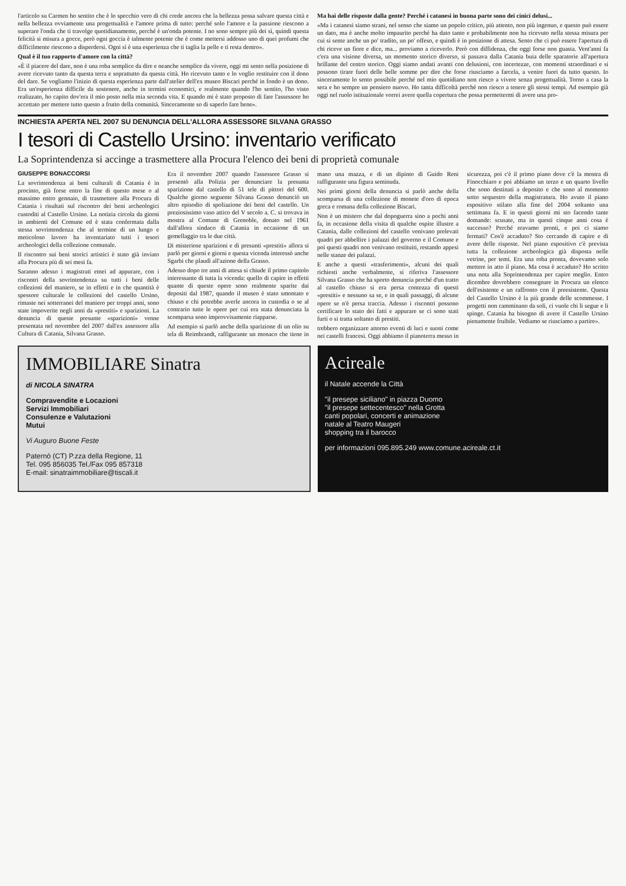l'articolo su Carmen ho sentito che è lo specchio vero di chi crede ancora che la bellezza possa salvare questa città e nella bellezza ovviamente una progettualità e l'amore prima di tutto: perché solo l'amore e la passione riescono a superare l'onda che ti travolge quotidianamente, perché è un'onda potente. I no sono sempre più dei sì, quindi questa felicità si misura a gocce, però ogni goccia è talmente potente che è come mettersi addosso uno di quei profumi che difficilmente riescono a disperdersi. Ogni sì è una esperienza che ti taglia la pelle e ti resta dentro».
Qual è il tuo rapporto d'amore con la città?
«È il piacere del dare, non è una roba semplice da dire e neanche semplice da vivere, oggi mi sento nella posizione di avere ricevuto tanto da questa terra e soprattutto da questa città. Ho ricevuto tanto e lo voglio restituire con il dono del dare. Se vogliamo l'inizio di questa esperienza parte dall'atelier dell'ex museo Biscari perché in fondo è un dono. Era un'esperienza difficile da sostenere, anche in termini economici, e realmente quando l'ho sentito, l'ho visto realizzato, ho capito dov'era il mio posto nella mia seconda vita. E quando mi è stato proposto di fare l'assessore ho accettato per mettere tutto questo a frutto della comunità. Sinceramente so di saperlo fare bene».
Ma hai delle risposte dalla gente? Perché i catanesi in buona parte sono dei cinici delusi...
«Ma i catanesi siamo strani, nel senso che siamo un popolo critico, più attento, non più ingenuo, e questo può essere un dato, ma è anche molto impaurito perché ha dato tanto e probabilmente non ha ricevuto nella stessa misura per cui si sente anche un po' tradito, un po' offeso, e quindi è in posizione di attesa. Sento che ci può essere l'apertura di chi riceve un fiore e dice, ma... proviamo a riceverlo. Però con diffidenza, che oggi forse non guasta. Vent'anni fa c'era una visione diversa, un momento storico diverso, si passava dalla Catania buia delle sparatorie all'apertura brillante del centro storico. Oggi siamo andati avanti con delusioni, con incertezze, con momenti straordinari e si possono tirare fuori delle belle somme per dire che forse riusciamo a farcela, a venire fuori da tutto questo. Io sinceramente lo sento possibile perché nel mio quotidiano non riesco a vivere senza progettualità. Torno a casa la sera e ho sempre un pensiero nuovo. Ho tanta difficoltà perché non riesco a tenere gli stessi tempi. Ad esempio già oggi nel ruolo istituzionale vorrei avere quella copertura che possa permettermi di avere una pro-
INCHIESTA APERTA NEL 2007 SU DENUNCIA DELL'ALLORA ASSESSORE SILVANA GRASSO
I tesori di Castello Ursino: inventario verificato
La Soprintendenza si accinge a trasmettere alla Procura l'elenco dei beni di proprietà comunale
GIUSEPPE BONACCORSI
La sovrintendenza ai beni culturali di Catania è in procinto, già forse entro la fine di questo mese o al massimo entro gennaio, di trasmettere alla Procura di Catania i risultati sul riscontro dei beni archeologici custoditi al Castello Ursino. La notizia circola da giorni in ambienti del Comune ed è stata confermata dalla stessa sovrintendenza che al termine di un lungo e meticoloso lavoro ha inventariato tutti i tesori archeologici della collezione comunale.
Il riscontro sui beni storici artistici è stato già inviato alla Procura più di sei mesi fa.
Saranno adesso i magistrati etnei ad appurare, con i riscontri della sovrintendenza su tutti i beni delle collezioni del maniero, se in effetti e in che quantità è spessore culturale le collezioni del castello Ursino, rimaste nei sotterranei del maniero per troppi anni, sono state impoverite negli anni da «prestiti» e sparizioni. La denuncia di queste presunte «sparizioni» venne presentata nel novembre del 2007 dall'ex assessore alla Cultura di Catania, Silvana Grasso.
Era il novembre 2007 quando l'assessore Grasso si presentò alla Polizia per denunciare la presunta sparizione dal castello di 51 tele di pittori del 600. Qualche giorno seguente Silvana Grasso denunciò un altro episodio di spoliazione dei beni del castello. Un preziosissimo vaso attico del V secolo a. C. si trovava in mostra al Comune di Grenoble, donato nel 1961 dall'allora sindaco di Catania in occasione di un gemellaggio tra le due città.
Di misteriose sparizioni e di presunti «prestiti» allora si parlò per giorni e giorni e questa vicenda interessò anche Sgarbi che plaudì all'azione della Grasso.
Adesso dopo tre anni di attesa si chiude il primo capitolo interessante di tutta la vicenda: quello di capire in effetti quante di queste opere sono realmente sparite dai depositi dal 1987, quando il museo è stato smontato e chiuso e chi potrebbe averle ancora in custodia o se al contrario tutte le opere per cui era stata denunciata la scomparsa sono improvvisamente riapparse.
Ad esempio si parlò anche della sparizione di un olio su tela di Reimbrandt, raffigurante un monaco che tiene in mano una mazza, e di un dipinto di Guido Reni raffigurante una figura seminuda.
Nei primi giorni della denuncia si parlò anche della scomparsa di una collezione di monete d'oro di epoca greca e romana della collezione Biscari.
Non è un mistero che dal dopoguerra sino a pochi anni fa, in occasione della visita di qualche ospite illustre a Catania, dalle collezioni del castello venivano prelevati quadri per abbellire i palazzi del governo e il Comune e poi questi quadri non venivano restituiti, restando appesi nelle stanze dei palazzi.
E anche a questi «trasferimenti», alcuni dei quali richiesti anche verbalmente, si riferiva l'assessore Silvana Grasso che ha sporto denuncia perché d'un tratto al castello chiuso si era persa contezza di questi «prestiti» e nessuno sa se, e in quali passaggi, di alcune opere se n'è persa traccia. Adesso i riscontri possono certificare lo stato dei fatti e appurare se ci sono stati furti o si tratta soltanto di prestiti.
trebbero organizzare attorno eventi di luci e suoni come nei castelli francesi. Oggi abbiamo il pianoterra messo in sicurezza, poi c'è il primo piano dove c'è la mostra di Finocchiaro e poi abbiamo un terzo e un quarto livello che sono destinati a deposito e che sono al momento sotto sequestro della magistratura. Ho avuto il piano espositivo stilato alla fine del 2004 soltanto una settimana fa. E in questi giorni mi sto facendo tante domande: scusate, ma in questi cinque anni cosa è successo? Perché eravamo pronti, e poi ci siamo fermati? Cos'è accaduto? Sto cercando di capire e di avere delle risposte. Nel piano espositivo c'è prevista tutta la collezione archeologica già disposta nelle vetrine, per temi. Era una roba pronta, dovevamo solo mettere in atto il piano. Ma cosa è accaduto? Ho scritto una nota alla Soprintendenza per capire meglio. Entro dicembre dovrebbero consegnare in Procura un elenco dell'esistente e un raffronto con il preesistente. Questa del Castello Ursino è la più grande delle scommesse. I progetti non camminano da soli, ci vuole chi li segue e li spinge. Catania ha bisogno di avere il Castello Ursino pienamente fruibile. Vediamo se riusciamo a partire».
IMMOBILIARE Sinatra
di NICOLA SINATRA
Compravendite e Locazioni
Servizi Immobiliari
Consulenze e Valutazioni
Mutui
Vi Auguro Buone Feste
Paternò (CT) P.zza della Regione, 11
Tel. 095 856035 Tel./Fax 095 857318
E-mail: sinatraimmobiliare@tiscali.it
Acireale
il Natale accende la Città
"il presepe siciliano" in piazza Duomo
"il presepe settecentesco" nella Grotta
canti popolari, concerti e animazione
natale al Teatro Maugeri
shopping tra il barocco
per informazioni 095.895.249 www.comune.acireale.ct.it